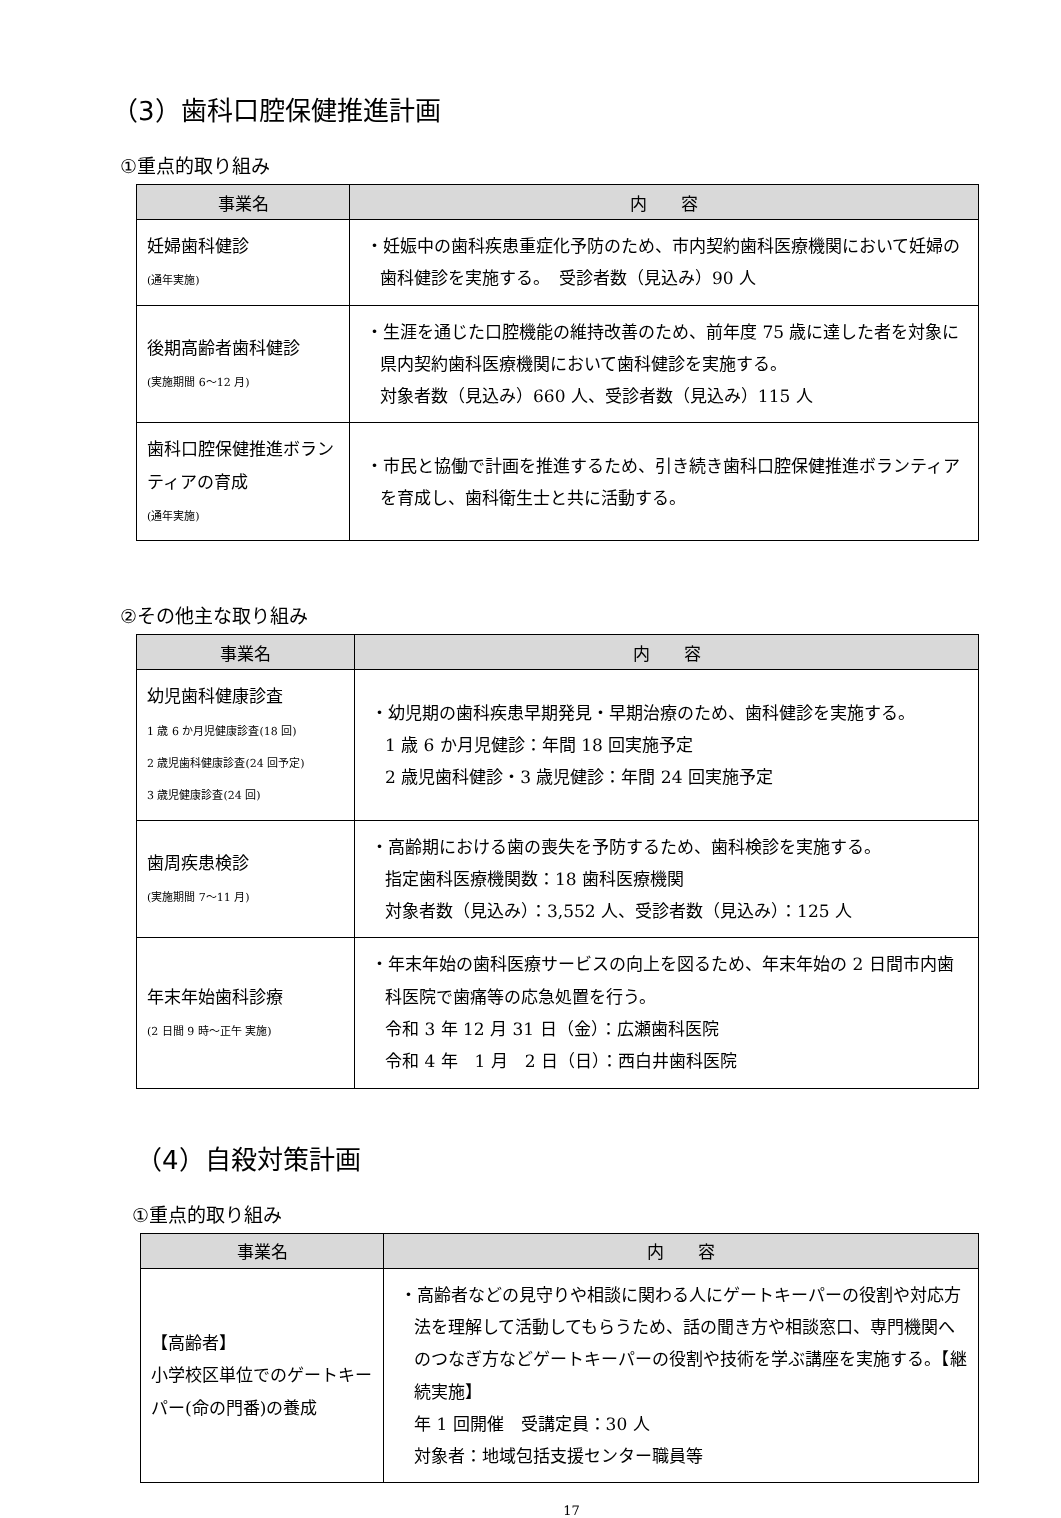（3）歯科口腔保健推進計画
①重点的取り組み
| 事業名 | 内 容 |
| --- | --- |
| 妊婦歯科健診 (通年実施) | ・妊娠中の歯科疾患重症化予防のため、市内契約歯科医療機関において妊婦の歯科健診を実施する。 受診者数（見込み）90 人 |
| 後期高齢者歯科健診 (実施期間 6～12 月) | ・生涯を通じた口腔機能の維持改善のため、前年度 75 歳に達した者を対象に県内契約歯科医療機関において歯科健診を実施する。 対象者数（見込み）660 人、受診者数（見込み）115 人 |
| 歯科口腔保健推進ボランティアの育成 (通年実施) | ・市民と協働で計画を推進するため、引き続き歯科口腔保健推進ボランティアを育成し、歯科衛生士と共に活動する。 |
②その他主な取り組み
| 事業名 | 内 容 |
| --- | --- |
| 幼児歯科健康診査 1 歳 6 か月児健康診査(18 回) 2 歳児歯科健康診査(24 回予定) 3 歳児健康診査(24 回) | ・幼児期の歯科疾患早期発見・早期治療のため、歯科健診を実施する。 1 歳 6 か月児健診：年間 18 回実施予定 2 歳児歯科健診・3 歳児健診：年間 24 回実施予定 |
| 歯周疾患検診 (実施期間 7～11 月) | ・高齢期における歯の喪失を予防するため、歯科検診を実施する。 指定歯科医療機関数：18 歯科医療機関 対象者数（見込み）：3,552 人、受診者数（見込み）：125 人 |
| 年末年始歯科診療 (2 日間 9 時～正午 実施) | ・年末年始の歯科医療サービスの向上を図るため、年末年始の 2 日間市内歯科医院で歯痛等の応急処置を行う。 令和 3 年 12 月 31 日（金）：広瀬歯科医院 令和 4 年 1 月 2 日（日）：西白井歯科医院 |
（4）自殺対策計画
①重点的取り組み
| 事業名 | 内 容 |
| --- | --- |
| 【高齢者】 小学校区単位でのゲートキーパー(命の門番)の養成 | ・高齢者などの見守りや相談に関わる人にゲートキーパーの役割や対応方法を理解して活動してもらうため、話の聞き方や相談窓口、専門機関へのつなぎ方などゲートキーパーの役割や技術を学ぶ講座を実施する。【継続実施】 年 1 回開催 受講定員：30 人 対象者：地域包括支援センター職員等 |
17